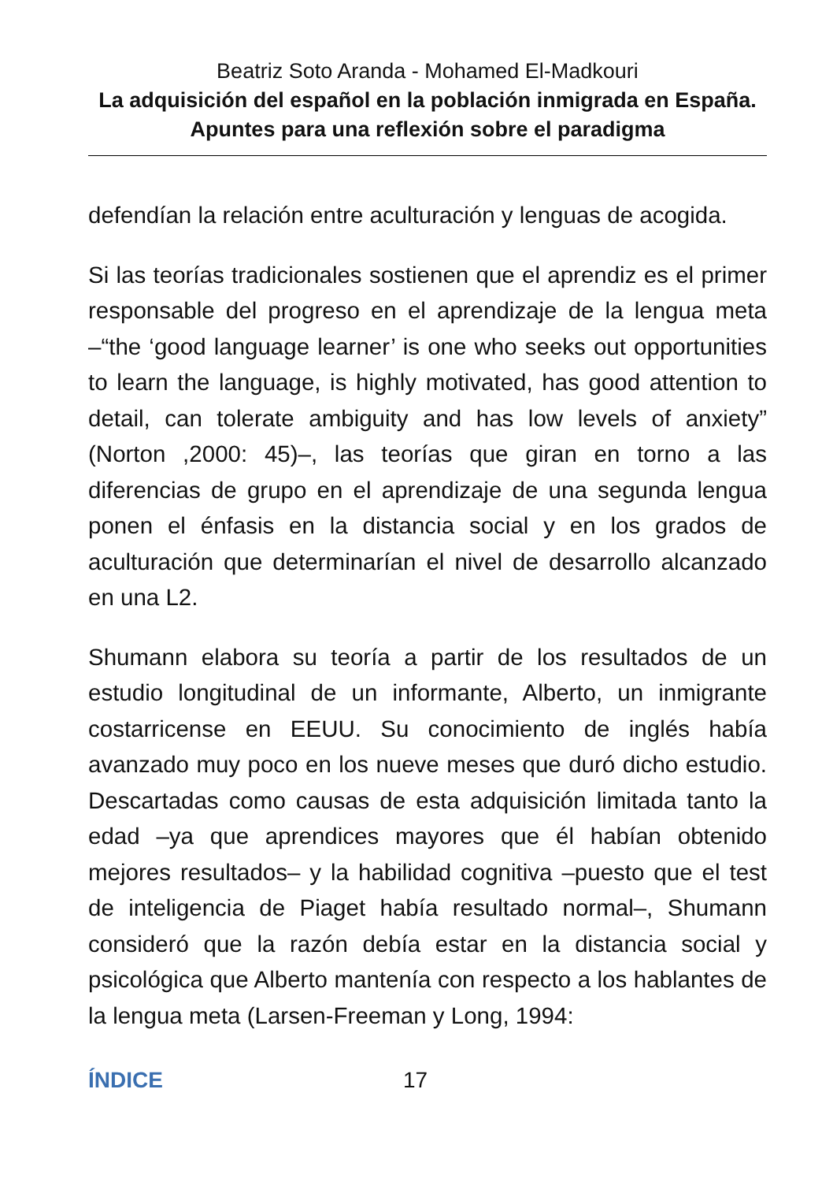Beatriz Soto Aranda - Mohamed El-Madkouri
La adquisición del español en la población inmigrada en España. Apuntes para una reflexión sobre el paradigma
defendían la relación entre aculturación y lenguas de acogida.
Si las teorías tradicionales sostienen que el aprendiz es el primer responsable del progreso en el aprendizaje de la lengua meta –“the ‘good language learner’ is one who seeks out opportunities to learn the language, is highly motivated, has good attention to detail, can tolerate ambiguity and has low levels of anxiety” (Norton ,2000: 45)–, las teorías que giran en torno a las diferencias de grupo en el aprendizaje de una segunda lengua ponen el énfasis en la distancia social y en los grados de aculturación que determinarían el nivel de desarrollo alcanzado en una L2.
Shumann elabora su teoría a partir de los resultados de un estudio longitudinal de un informante, Alberto, un inmigrante costarricense en EEUU. Su conocimiento de inglés había avanzado muy poco en los nueve meses que duró dicho estudio. Descartadas como causas de esta adquisición limitada tanto la edad –ya que aprendices mayores que él habían obtenido mejores resultados– y la habilidad cognitiva –puesto que el test de inteligencia de Piaget había resultado normal–, Shumann consideró que la razón debía estar en la distancia social y psicológica que Alberto mantenía con respecto a los hablantes de la lengua meta (Larsen-Freeman y Long, 1994:
ÍNDICE 17